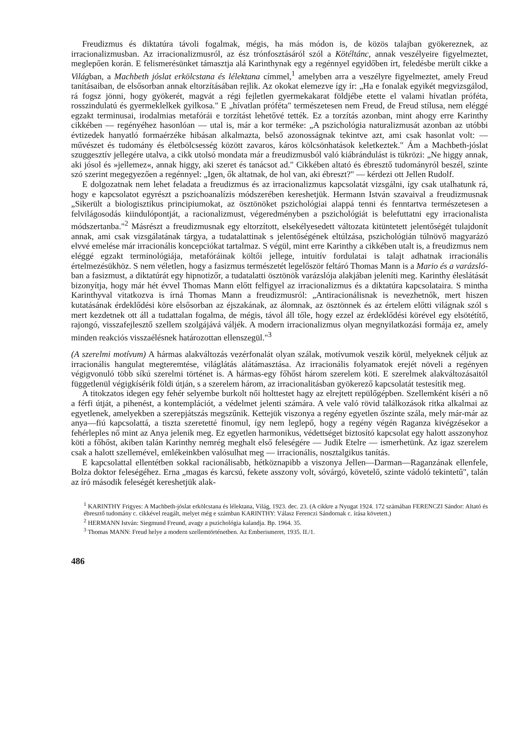Freudizmus és diktatúra távoli fogalmak, mégis, ha más módon is, de közös talajban gyökereznek, az irracionalizmusban. Az irracionalizmusról, az ész trónfosztásáról szól a Kötéltánc, annak veszélyeire figyelmeztet, meglepően korán. E felismerésünket támasztja alá Karinthynak egy a regénnyel egyidőben írt, feledésbe merült cikke a Világban, a Machbeth jóslat erkölcstana és lélektana címmel,<sup>1</sup> amelyben arra a veszélyre figyelmeztet, amely Freud tanításaiban, de elsősorban annak eltorzításában rejlik. Az okokat elemezve így ír: „Ha e fonalak egyikét megvizsgálod, rá fogsz jönni, hogy gyökerét, magvát a régi fejletlen gyermekakarat földjébe etette el valami hívatlan próféta, rosszindulatú és gyermeklelkek gyilkosa." E „hívatlan próféta" természetesen nem Freud, de Freud stílusa, nem eléggé egzakt terminusai, irodalmias metafórái e torzítást lehetővé tették. Ez a torzítás azonban, mint ahogy erre Karinthy cikkében — regényéhez hasonlóan — utal is, már a kor terméke: „A pszichológia naturalizmusát azonban az utóbbi évtizedek hanyatló formaérzéke hibásan alkalmazta, belső azonosságnak tekintve azt, ami csak hasonlat volt: — művészet és tudomány és életbölcsesség között zavaros, káros kölcsönhatások keletkeztek." Ám a Machbeth-jóslat szuggesztív jellegére utalva, a cikk utolsó mondata már a freudizmusból való kiábrándulást is tükrözi: „Ne higgy annak, aki jósol és »jellemez«, annak higgy, aki szeret és tanácsot ad." Cikkében altató és ébresztő tudományról beszél, szinte szó szerint megegyezően a regénnyel: „Igen, ők altatnak, de hol van, aki ébreszt?" — kérdezi ott Jellen Rudolf.
E dolgozatnak nem lehet feladata a freudizmus és az irracionalizmus kapcsolatát vizsgálni, így csak utalhatunk rá, hogy e kapcsolatot egyrészt a pszichoanalízis módszerében kereshetjük. Hermann István szavaival a freudizmusnak „Sikerült a biologisztikus principiumokat, az ösztönöket pszichológiai alappá tenni és fenntartva természetesen a felvilágosodás kiindulópontját, a racionalizmust, végeredményben a pszichológiát is belefuttatni egy irracionalista módszertanba."<sup>2</sup> Másrészt a freudizmusnak egy eltorzított, elsekélyesedett változata kitüntetett jelentőségét tulajdonít annak, ami csak vizsgálatának tárgya, a tudatalattinak s jelentőségének eltúlzása, pszichológián túlnövő magyarázó elvvé emelése már irracionális koncepciókat tartalmaz. S végül, mint erre Karinthy a cikkében utalt is, a freudizmus nem eléggé egzakt terminológiája, metafóráinak költői jellege, intuitív fordulatai is talajt adhatnak irracionális értelmezésükhöz. S nem véletlen, hogy a fasizmus természetét legelőször feltáró Thomas Mann is a Mario és a varázsló-ban a fasizmust, a diktatúrát egy hipnotizőr, a tudatalatti ösztönök varázslója alakjában jeleníti meg. Karinthy éleslátását bizonyítja, hogy már hét évvel Thomas Mann előtt felfigyel az irracionalizmus és a diktatúra kapcsolataira. S mintha Karinthyval vitatkozva is írná Thomas Mann a freudizmusról: „Antiracionálisnak is nevezhetnők, mert hiszen kutatásának érdeklődési köre elsősorban az éjszakának, az álomnak, az ösztönnek és az értelem előtti világnak szól s mert kezdetnek ott áll a tudattalan fogalma, de mégis, távol áll tőle, hogy ezzel az érdeklődési körével egy elsötétítő, rajongó, visszafejlesztő szellem szolgájává váljék. A modern irracionalizmus olyan megnyilatkozási formája ez, amely minden reakciós visszaélésnek határozottan ellenszegül."<sup>3</sup>
(A szerelmi motívum) A hármas alakváltozás vezérfonalát olyan szálak, motívumok veszik körül, melyeknek céljuk az irracionális hangulat megteremtése, világlátás alátámasztása. Az irracionális folyamatok erejét növeli a regényen végigvonuló több síkú szerelmi történet is. A hármas-egy főhőst három szerelem köti. E szerelmek alakváltozásaitól függetlenül végigkísérik földi útján, s a szerelem három, az irracionalitásban gyökerező kapcsolatát testesítik meg.
A titokzatos idegen egy fehér selyembe burkolt női holttestet hagy az elrejtett repülőgépben. Szellemként kíséri a nő a férfi útját, a pihenést, a kontemplációt, a védelmet jelenti számára. A vele való rövid találkozások ritka alkalmai az egyetlenek, amelyekben a szerepjátszás megszűnik. Kettejük viszonya a regény egyetlen őszinte szála, mely már-már az anya—fiú kapcsolattá, a tiszta szeretetté finomul, így nem leglepő, hogy a regény végén Raganza kivégzésekor a fehérleples nő mint az Anya jelenik meg. Ez egyetlen harmonikus, védettséget biztosító kapcsolat egy halott asszonyhoz köti a főhőst, akiben talán Karinthy nemrég meghalt első feleségére — Judik Etelre — ismerhetünk. Az igaz szerelem csak a halott szellemével, emlékeinkben valósulhat meg — irracionális, nosztalgikus tanítás.
E kapcsolattal ellentétben sokkal racionálisabb, hétköznapibb a viszonya Jellen—Darman—Raganzának ellenfele, Bolza doktor feleségéhez. Erna „magas és karcsú, fekete asszony volt, sóvárgó, követelő, szinte vádoló tekintetű", talán az író második feleségét kereshetjük alak-
<sup>1</sup> KARINTHY Frigyes: A Machbeth-jóslat erkölcstana és lélektana, Világ, 1923. dec. 23. (A cikkre a Nyugat 1924. 172 számában FERENCZI Sándor: Altató és ébresztő tudomány c. cikkével reagált, melyet még e számban KARINTHY: Válasz Ferenczi Sándornak c. írása követett.)
<sup>2</sup> HERMANN István: Siegmund Freund, avagy a pszichológia kalandja. Bp. 1964. 35.
<sup>3</sup> Thomas MANN: Freud helye a modern szellemtörténetben. Az Emberismeret, 1935. II./1.
486